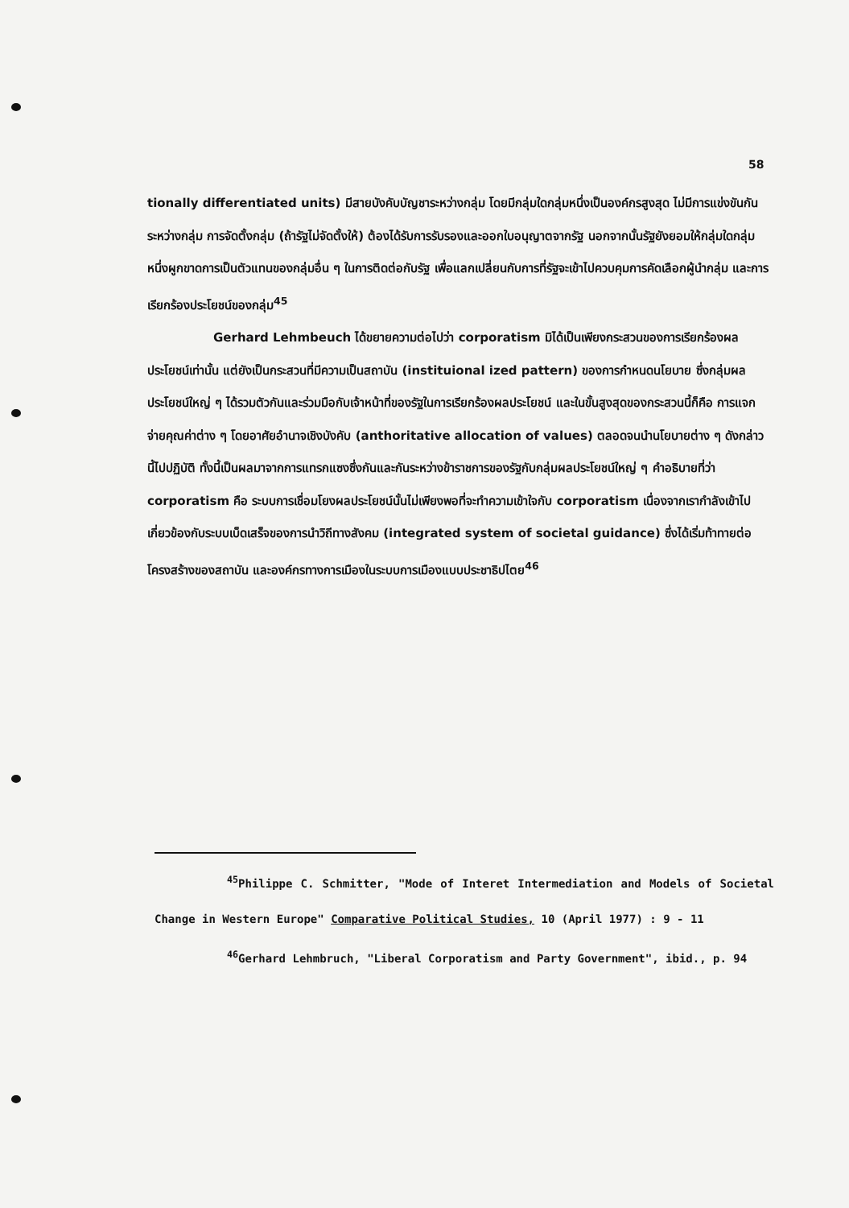58
tionally differentiated units) มีสายบังคับบัญชาระหว่างกลุ่ม โดยมีกลุ่มใดกลุ่มหนึ่งเป็นองค์กรสูงสุด ไม่มีการแข่งขันกันระหว่างกลุ่ม การจัดตั้งกลุ่ม (ถ้ารัฐไม่จัดตั้งให้) ต้องได้รับการรับรองและออกใบอนุญาตจากรัฐ นอกจากนั้นรัฐยังยอมให้กลุ่มใดกลุ่มหนึ่งผูกขาดการเป็นตัวแทนของกลุ่มอื่น ๆ ในการติดต่อกับรัฐ เพื่อแลกเปลี่ยนกับการที่รัฐจะเข้าไปควบคุมการคัดเลือกผู้นำกลุ่ม และการเรียกร้องประโยชน์ของกลุ่ม<sup>45</sup>
Gerhard Lehmbeuch ได้ขยายความต่อไปว่า corporatism มิได้เป็นเพียงกระสวนของการเรียกร้องผลประโยชน์เท่านั้น แต่ยังเป็นกระสวนที่มีความเป็นสถาบัน (instituional ized pattern) ของการกำหนดนโยบาย ซึ่งกลุ่มผลประโยชน์ใหญ่ ๆ ได้รวมตัวกันและร่วมมือกับเจ้าหน้าที่ของรัฐในการเรียกร้องผลประโยชน์ และในขั้นสูงสุดของกระสวนนี้ก็คือ การแจกจ่ายคุณค่าต่าง ๆ โดยอาศัยอำนาจเชิงบังคับ (anthoritative allocation of values) ตลอดจนนำนโยบายต่าง ๆ ดังกล่าวนี้ไปปฏิบัติ ทั้งนี้เป็นผลมาจากการแทรกแซงซึ่งกันและกันระหว่างข้าราชการของรัฐกับกลุ่มผลประโยชน์ใหญ่ ๆ คำอธิบายที่ว่า corporatism คือ ระบบการเชื่อมโยงผลประโยชน์นั้นไม่เพียงพอที่จะทำความเข้าใจกับ corporatism เนื่องจากเรากำลังเข้าไปเกี่ยวข้องกับระบบเบ็ดเสร็จของการนำวิถีทางสังคม (integrated system of societal guidance) ซึ่งได้เริ่มท้าทายต่อโครงสร้างของสถาบัน และองค์กรทางการเมืองในระบบการเมืองแบบประชาธิปไตย<sup>46</sup>
<sup>45</sup> Philippe C. Schmitter, "Mode of Interet Intermediation and Models of Societal Change in Western Europe" Comparative Political Studies, 10 (April 1977) : 9 - 11
<sup>46</sup> Gerhard Lehmbruch, "Liberal Corporatism and Party Government", ibid., p. 94